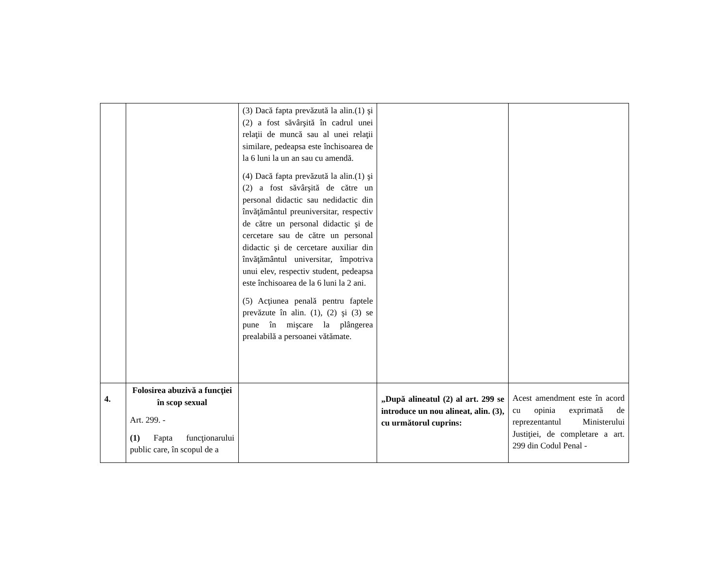| | | (3) Dacă fapta prevăzută la alin.(1) şi (2) a fost săvârşită în cadrul unei relaţii de muncă sau al unei relaţii similare, pedeapsa este închisoarea de la 6 luni la un an sau cu amendă. (4) Dacă fapta prevăzută la alin.(1) şi (2) a fost săvârşită de către un personal didactic sau nedidactic din învăţământul preuniversitar, respectiv de către un personal didactic şi de cercetare sau de către un personal didactic şi de cercetare auxiliar din învăţământul universitar, împotriva unui elev, respectiv student, pedeapsa este închisoarea de la 6 luni la 2 ani. (5) Acţiunea penală pentru faptele prevăzute în alin. (1), (2) şi (3) se pune în mişcare la plângerea prealabilă a persoanei vătămate. | | |
| 4. | Folosirea abuzivă a funcţiei în scop sexual Art. 299. - (1) Fapta funcţionarului public care, în scopul de a | | „După alineatul (2) al art. 299 se introduce un nou alineat, alin. (3), cu următorul cuprins: | Acest amendment este în acord cu opinia exprimată de reprezentantul Ministerului Justiţiei, de completare a art. 299 din Codul Penal - |